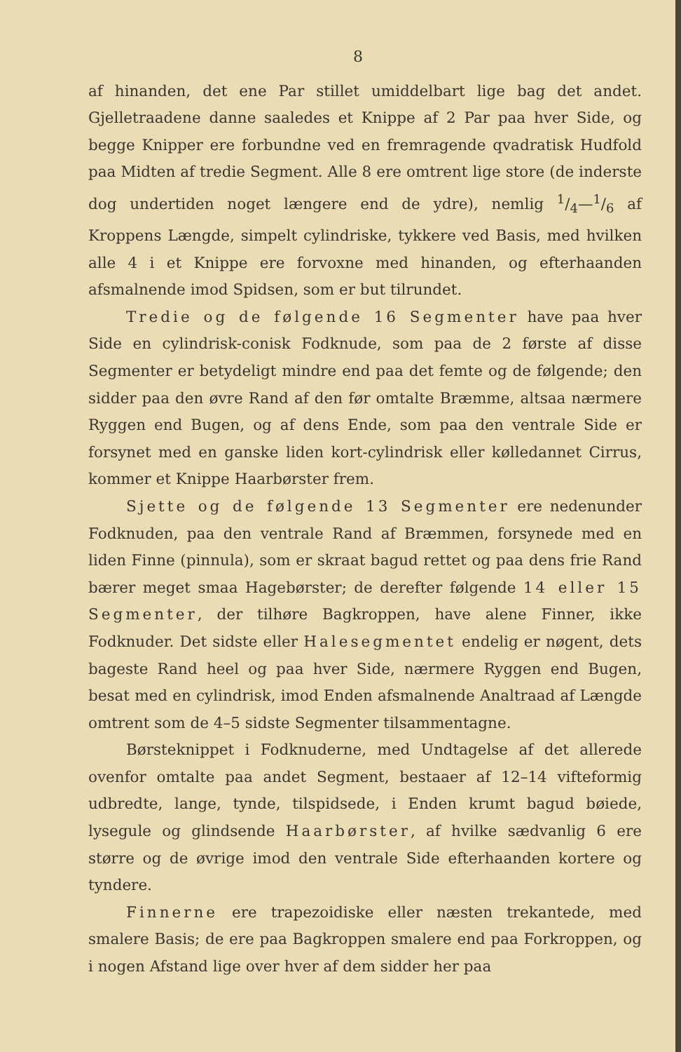8
af hinanden, det ene Par stillet umiddelbart lige bag det andet. Gjelletraadene danne saaledes et Knippe af 2 Par paa hver Side, og begge Knipper ere forbundne ved en fremragende qvadratisk Hudfold paa Midten af tredie Segment. Alle 8 ere omtrent lige store (de inderste dog undertiden noget længere end de ydre), nemlig 1/4—1/6 af Kroppens Længde, simpelt cylindriske, tykkere ved Basis, med hvilken alle 4 i et Knippe ere forvoxne med hinanden, og efterhaanden afsmalnende imod Spidsen, som er but tilrundet.
Tredie og de følgende 16 Segmenter have paa hver Side en cylindrisk-conisk Fodknude, som paa de 2 første af disse Segmenter er betydeligt mindre end paa det femte og de følgende; den sidder paa den øvre Rand af den før omtalte Bræmme, altsaa nærmere Ryggen end Bugen, og af dens Ende, som paa den ventrale Side er forsynet med en ganske liden kort-cylindrisk eller kølledannet Cirrus, kommer et Knippe Haarbørster frem.
Sjette og de følgende 13 Segmenter ere nedenunder Fodknuden, paa den ventrale Rand af Bræmmen, forsynede med en liden Finne (pinnula), som er skraat bagud rettet og paa dens frie Rand bærer meget smaa Hagebørster; de derefter følgende 14 eller 15 Segmenter, der tilhøre Bagkroppen, have alene Finner, ikke Fodknuder. Det sidste eller Halesegmentet endelig er nøgent, dets bageste Rand heel og paa hver Side, nærmere Ryggen end Bugen, besat med en cylindrisk, imod Enden afsmalnende Analtraad af Længde omtrent som de 4–5 sidste Segmenter tilsammentagne.
Børsteknippet i Fodknuderne, med Undtagelse af det allerede ovenfor omtalte paa andet Segment, bestaaer af 12–14 vifteformig udbredte, lange, tynde, tilspidsede, i Enden krumt bagud bøiede, lysegule og glindsende Haarbørster, af hvilke sædvanlig 6 ere større og de øvrige imod den ventrale Side efterhaanden kortere og tyndere.
Finnerne ere trapezoidiske eller næsten trekantede, med smalere Basis; de ere paa Bagkroppen smalere end paa Forkroppen, og i nogen Afstand lige over hver af dem sidder her paa